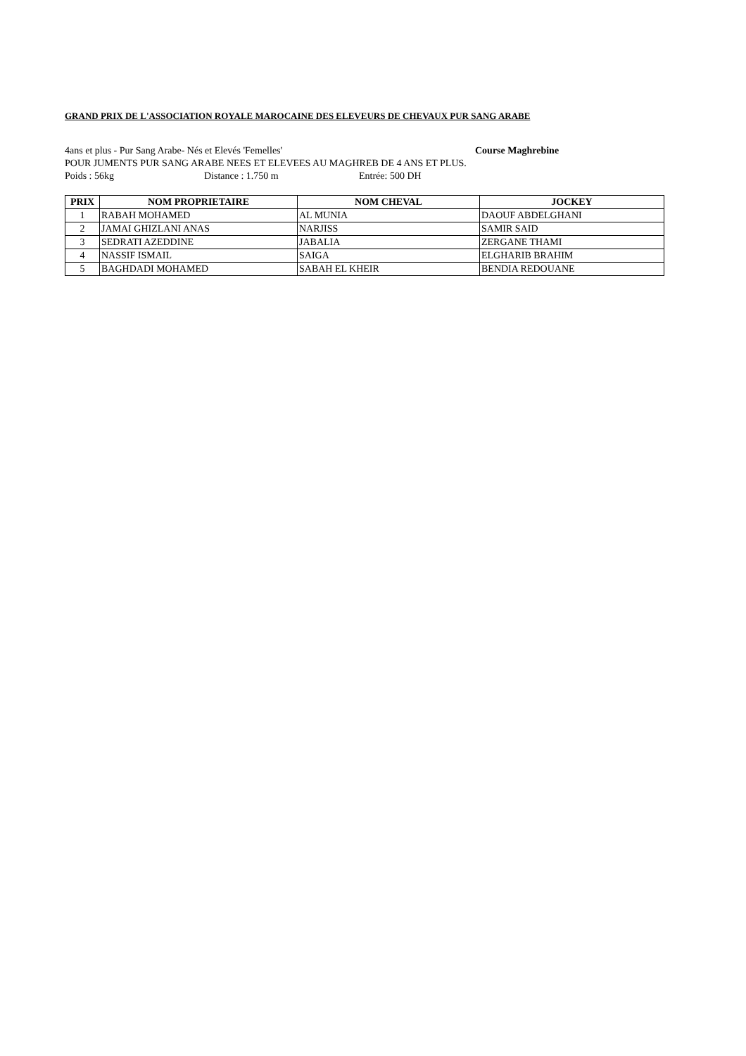GRAND PRIX DE L'ASSOCIATION ROYALE MAROCAINE DES ELEVEURS DE CHEVAUX PUR SANG ARABE
4ans et plus - Pur Sang Arabe- Nés et Elevés 'Femelles' Course Maghrebine
POUR JUMENTS PUR SANG ARABE NEES ET ELEVEES AU MAGHREB DE 4 ANS ET PLUS.
Poids : 56kg Distance : 1.750 m Entrée: 500 DH
| PRIX | NOM PROPRIETAIRE | NOM CHEVAL | JOCKEY |
| --- | --- | --- | --- |
| 1 | RABAH MOHAMED | AL MUNIA | DAOUF ABDELGHANI |
| 2 | JAMAI GHIZLANI ANAS | NARJISS | SAMIR SAID |
| 3 | SEDRATI AZEDDINE | JABALIA | ZERGANE THAMI |
| 4 | NASSIF ISMAIL | SAIGA | ELGHARIB BRAHIM |
| 5 | BAGHDADI MOHAMED | SABAH EL KHEIR | BENDIA REDOUANE |